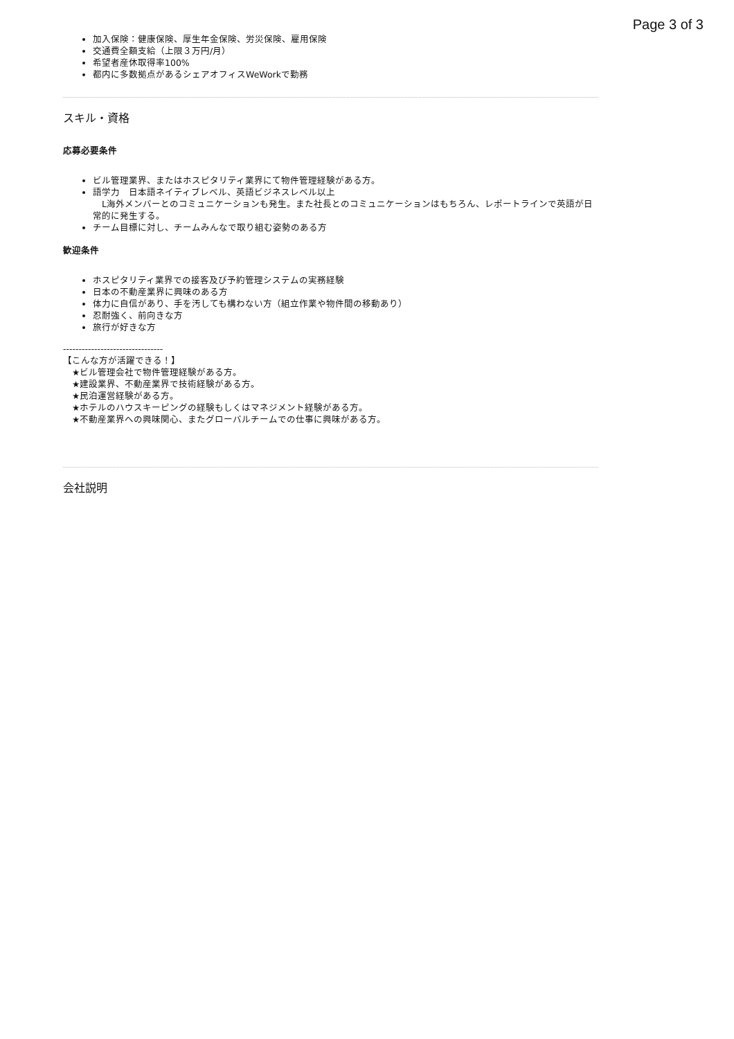Page 3 of 3
加入保険：健康保険、厚生年金保険、労災保険、雇用保険
交通費全額支給（上限３万円/月）
希望者産休取得率100%
都内に多数拠点があるシェアオフィスWeWorkで勤務
スキル・資格
応募必要条件
ビル管理業界、またはホスピタリティ業界にて物件管理経験がある方。
語学力　日本語ネイティブレベル、英語ビジネスレベル以上
　L海外メンバーとのコミュニケーションも発生。また社長とのコミュニケーションはもちろん、レポートラインで英語が日常的に発生する。
チーム目標に対し、チームみんなで取り組む姿勢のある方
歓迎条件
ホスピタリティ業界での接客及び予約管理システムの実務経験
日本の不動産業界に興味のある方
体力に自信があり、手を汚しても構わない方（組立作業や物件間の移動あり）
忍耐強く、前向きな方
旅行が好きな方
--------------------------------
【こんな方が活躍できる！】
　★ビル管理会社で物件管理経験がある方。
　★建設業界、不動産業界で技術経験がある方。
　★民泊運営経験がある方。
　★ホテルのハウスキーピングの経験もしくはマネジメント経験がある方。
　★不動産業界への興味関心、またグローバルチームでの仕事に興味がある方。
会社説明